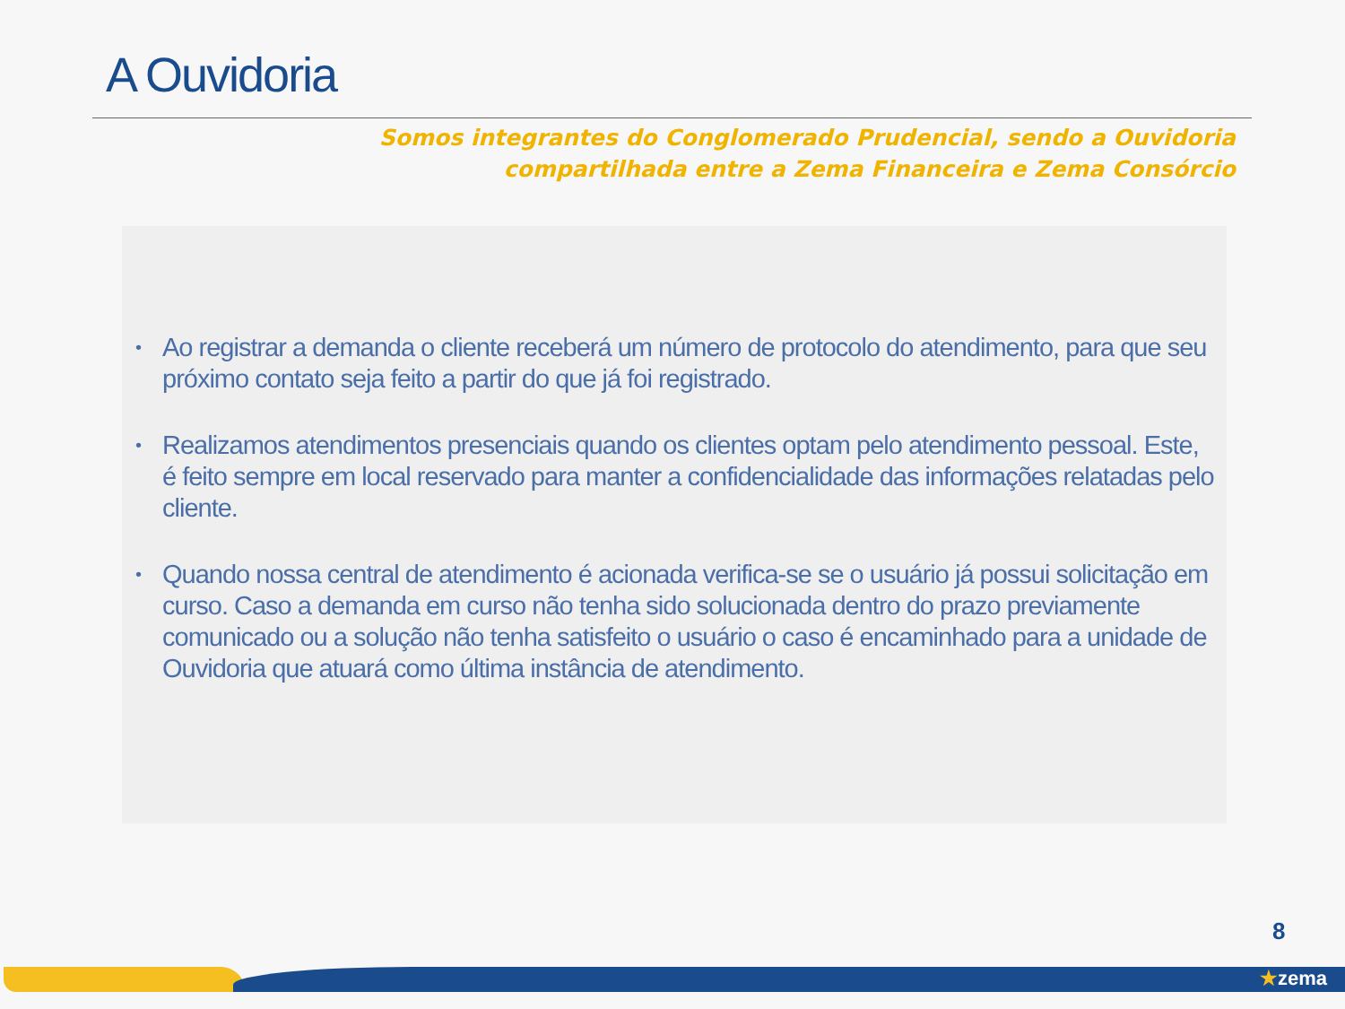A Ouvidoria
Somos integrantes do Conglomerado Prudencial, sendo a Ouvidoria
compartilhada entre a Zema Financeira e Zema Consórcio
• Ao registrar a demanda o cliente receberá um número de protocolo do atendimento, para que seu próximo contato seja feito a partir do que já foi registrado.
• Realizamos atendimentos presenciais quando os clientes optam pelo atendimento pessoal. Este, é feito sempre em local reservado para manter a confidencialidade das informações relatadas pelo cliente.
• Quando nossa central de atendimento é acionada verifica-se se o usuário já possui solicitação em curso. Caso a demanda em curso não tenha sido solucionada dentro do prazo previamente comunicado ou a solução não tenha satisfeito o usuário o caso é encaminhado para a unidade de Ouvidoria que atuará como última instância de atendimento.
8
★zema